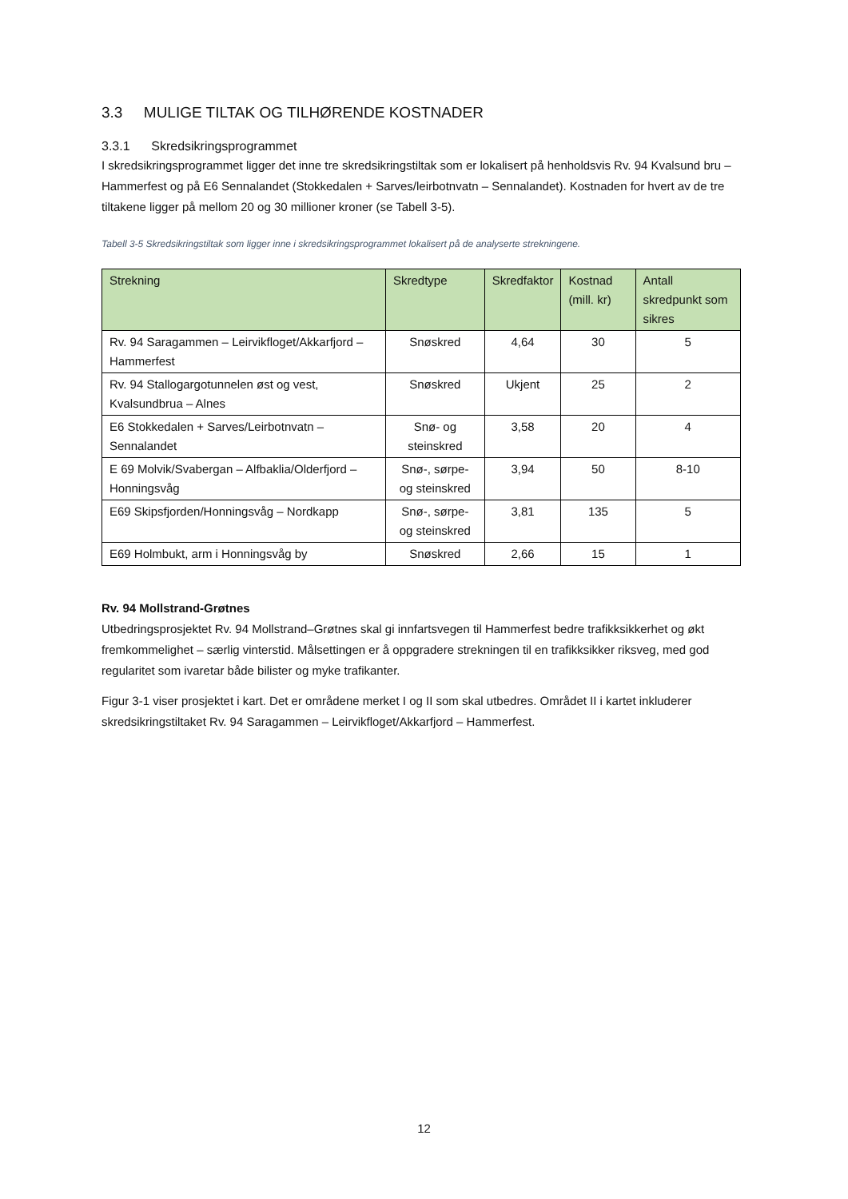3.3 MULIGE TILTAK OG TILHØRENDE KOSTNADER
3.3.1 Skredsikringsprogrammet
I skredsikringsprogrammet ligger det inne tre skredsikringstiltak som er lokalisert på henholdsvis Rv. 94 Kvalsund bru – Hammerfest og på E6 Sennalandet (Stokkedalen + Sarves/leirbotnvatn – Sennalandet). Kostnaden for hvert av de tre tiltakene ligger på mellom 20 og 30 millioner kroner (se Tabell 3-5).
Tabell 3-5 Skredsikringstiltak som ligger inne i skredsikringsprogrammet lokalisert på de analyserte strekningene.
| Strekning | Skredtype | Skredfaktor | Kostnad (mill. kr) | Antall skredpunkt som sikres |
| --- | --- | --- | --- | --- |
| Rv. 94 Saragammen – Leirvikfloget/Akkarfjord – Hammerfest | Snøskred | 4,64 | 30 | 5 |
| Rv. 94 Stallogargotunnelen øst og vest, Kvalsundbrua – Alnes | Snøskred | Ukjent | 25 | 2 |
| E6 Stokkedalen + Sarves/Leirbotnvatn – Sennalandet | Snø- og steinskred | 3,58 | 20 | 4 |
| E 69 Molvik/Svabergan – Alfbaklia/Olderfjord – Honningsvåg | Snø-, sørpe- og steinskred | 3,94 | 50 | 8-10 |
| E69 Skipsfjorden/Honningsvåg – Nordkapp | Snø-, sørpe- og steinskred | 3,81 | 135 | 5 |
| E69 Holmbukt, arm i Honningsvåg by | Snøskred | 2,66 | 15 | 1 |
Rv. 94 Mollstrand-Grøtnes
Utbedringsprosjektet Rv. 94 Mollstrand–Grøtnes skal gi innfartsvegen til Hammerfest bedre trafikksikkerhet og økt fremkommelighet – særlig vinterstid. Målsettingen er å oppgradere strekningen til en trafikksikker riksveg, med god regularitet som ivaretar både bilister og myke trafikanter.
Figur 3-1 viser prosjektet i kart. Det er områdene merket I og II som skal utbedres. Området II i kartet inkluderer skredsikringstiltaket Rv. 94 Saragammen – Leirvikfloget/Akkarfjord – Hammerfest.
12